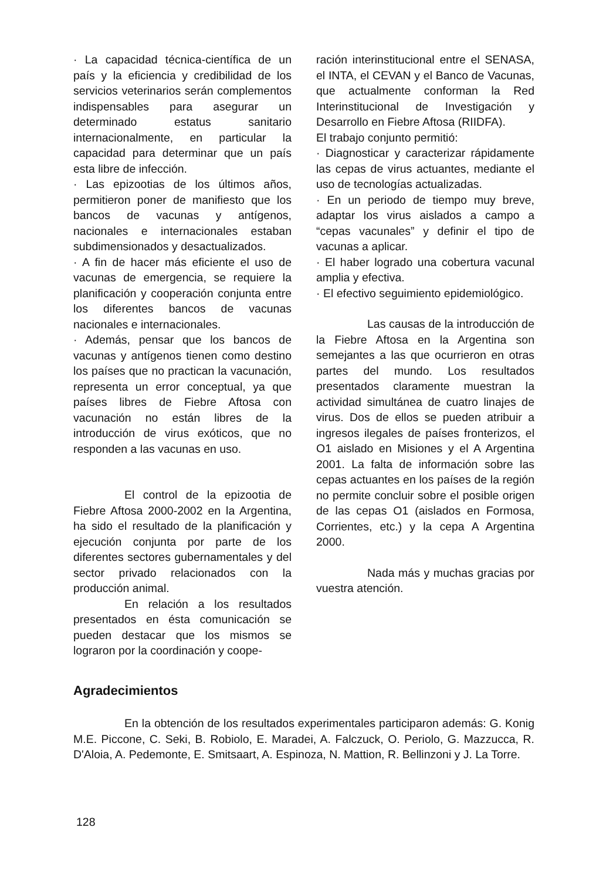· La capacidad técnica-científica de un país y la eficiencia y credibilidad de los servicios veterinarios serán complementos indispensables para asegurar un determinado estatus sanitario internacionalmente, en particular la capacidad para determinar que un país esta libre de infección.
· Las epizootias de los últimos años, permitieron poner de manifiesto que los bancos de vacunas y antígenos, nacionales e internacionales estaban subdimensionados y desactualizados.
· A fin de hacer más eficiente el uso de vacunas de emergencia, se requiere la planificación y cooperación conjunta entre los diferentes bancos de vacunas nacionales e internacionales.
· Además, pensar que los bancos de vacunas y antígenos tienen como destino los países que no practican la vacunación, representa un error conceptual, ya que países libres de Fiebre Aftosa con vacunación no están libres de la introducción de virus exóticos, que no responden a las vacunas en uso.
El control de la epizootia de Fiebre Aftosa 2000-2002 en la Argentina, ha sido el resultado de la planificación y ejecución conjunta por parte de los diferentes sectores gubernamentales y del sector privado relacionados con la producción animal.
En relación a los resultados presentados en ésta comunicación se pueden destacar que los mismos se lograron por la coordinación y coope-
ración interinstitucional entre el SENASA, el INTA, el CEVAN y el Banco de Vacunas, que actualmente conforman la Red Interinstitucional de Investigación y Desarrollo en Fiebre Aftosa (RIIDFA).
El trabajo conjunto permitió:
· Diagnosticar y caracterizar rápidamente las cepas de virus actuantes, mediante el uso de tecnologías actualizadas.
· En un periodo de tiempo muy breve, adaptar los virus aislados a campo a “cepas vacunales” y definir el tipo de vacunas a aplicar.
· El haber logrado una cobertura vacunal amplia y efectiva.
· El efectivo seguimiento epidemiológico.
Las causas de la introducción de la Fiebre Aftosa en la Argentina son semejantes a las que ocurrieron en otras partes del mundo. Los resultados presentados claramente muestran la actividad simultánea de cuatro linajes de virus. Dos de ellos se pueden atribuir a ingresos ilegales de países fronterizos, el O1 aislado en Misiones y el A Argentina 2001. La falta de información sobre las cepas actuantes en los países de la región no permite concluir sobre el posible origen de las cepas O1 (aislados en Formosa, Corrientes, etc.) y la cepa A Argentina 2000.
Nada más y muchas gracias por vuestra atención.
Agradecimientos
En la obtención de los resultados experimentales participaron además: G. Konig M.E. Piccone, C. Seki, B. Robiolo, E. Maradei, A. Falczuck, O. Periolo, G. Mazzucca, R. D'Aloia, A. Pedemonte, E. Smitsaart, A. Espinoza, N. Mattion, R. Bellinzoni y J. La Torre.
128